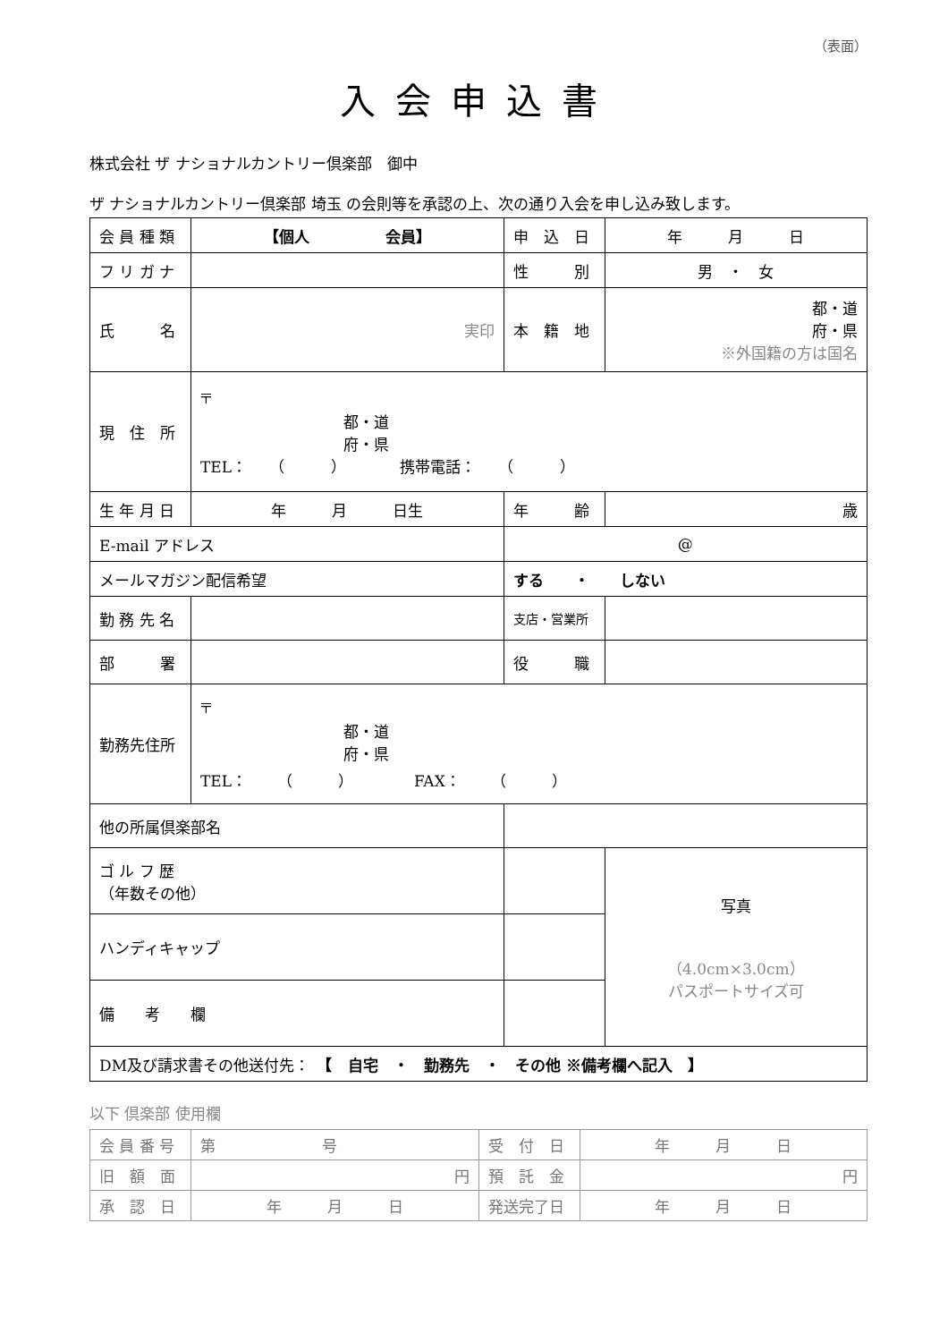（表面）
入会申込書
株式会社 ザ ナショナルカントリー倶楽部　御中
ザ ナショナルカントリー倶楽部 埼玉 の会則等を承認の上、次の通り入会を申し込み致します。
| 会 員 種 類 | 【個人 会員】 | | 申 込 日 | 年 月 日 |
| フ リ ガ ナ | | | 性 別 | 男 ・ 女 |
| 氏 名 | 実印 | | 本 籍 地 | 都・道 府・県 ※外国籍の方は国名 |
| 現 住 所 | 〒 都・道 府・県 TEL： （ ） 携帯電話： （ ） | | | |
| 生 年 月 日 | 年 月 日生 | | 年 齢 | 歳 |
| E-mail アドレス | | @ | | |
| メールマガジン配信希望 | | する ・ しない | | |
| 勤 務 先 名 | | | 支店・営業所 | |
| 部 署 | | | 役 職 | |
| 勤務先住所 | 〒 都・道 府・県 TEL： （ ） FAX： （ ） | | | |
| 他の所属倶楽部名 | | | | |
| ゴ ル フ 歴 （年数その他） | | | | 写真 （4.0cm×3.0cm） パスポートサイズ可 |
| ハンディキャップ | | | | |
| 備 考 欄 | | | | |
| DM及び請求書その他送付先： 【 自宅 ・ 勤務先 ・ その他 ※備考欄へ記入 】 | | | | |
以下 倶楽部 使用欄
| 会 員 番 号 | 第 号 | 受 付 日 | 年 月 日 |
| 旧 額 面 | 円 | 預 託 金 | 円 |
| 承 認 日 | 年 月 日 | 発送完了日 | 年 月 日 |